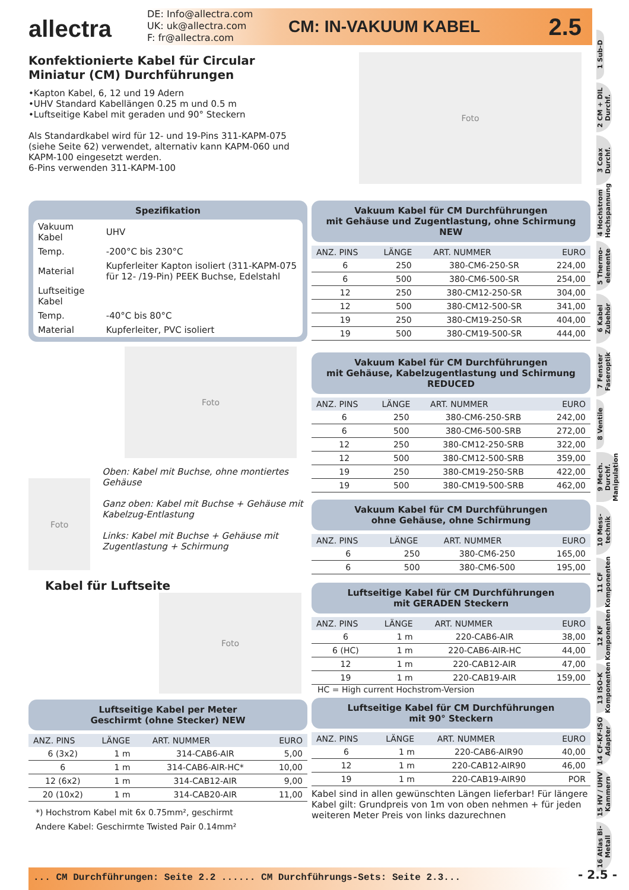allectra
DE: Info@allectra.com
UK: uk@allectra.com
F: fr@allectra.com
CM: IN-VAKUUM KABEL 2.5
1 Sub-D
2 CM + DIL Durchf.
3 Coax Durchf.
4 Hochstrom Hochspannung
5 Thermo-elemente
6 Kabel Zubehör
7 Fenster Faseroptik
8 Ventile
9 Mech. Durchf. Manipulation
10 Mess-technik
11 CF Komponenten
12 KF Komponenten
13 ISO-K Komponenten
14 CF-KF-ISO Adapter
15 HV / UHV Kammern
16 Atlas Bi-Metall
Konfektionierte Kabel für Circular Miniatur (CM) Durchführungen
•Kapton Kabel, 6, 12 und 19 Adern
•UHV Standard Kabellängen 0.25 m und 0.5 m
•Luftseitige Kabel mit geraden und 90° Steckern
Als Standardkabel wird für 12- und 19-Pins 311-KAPM-075 (siehe Seite 62) verwendet, alternativ kann KAPM-060 und KAPM-100 eingesetzt werden.
6-Pins verwenden 311-KAPM-100
Foto
Spezifikation
| Vakuum Kabel | UHV |
| Temp. | -200°C bis 230°C |
| Material | Kupferleiter Kapton isoliert (311-KAPM-075 für 12- /19-Pin) PEEK Buchse, Edelstahl |
| Luftseitige Kabel | |
| Temp. | -40°C bis 80°C |
| Material | Kupferleiter, PVC isoliert |
Foto
Foto
Oben: Kabel mit Buchse, ohne montiertes Gehäuse
Ganz oben: Kabel mit Buchse + Gehäuse mit Kabelzug-Entlastung
Links: Kabel mit Buchse + Gehäuse mit Zugentlastung + Schirmung
Kabel für Luftseite
Foto
Luftseitige Kabel per Meter
Geschirmt (ohne Stecker) NEW
| ANZ. PINS | LÄNGE | ART. NUMMER | EURO |
| --- | --- | --- | --- |
| 6 (3x2) | 1 m | 314-CAB6-AIR | 5,00 |
| 6 | 1 m | 314-CAB6-AIR-HC* | 10,00 |
| 12 (6x2) | 1 m | 314-CAB12-AIR | 9,00 |
| 20 (10x2) | 1 m | 314-CAB20-AIR | 11,00 |
*) Hochstrom Kabel mit 6x 0.75mm², geschirmt
Andere Kabel: Geschirmte Twisted Pair 0.14mm²
Vakuum Kabel für CM Durchführungen
mit Gehäuse und Zugentlastung, ohne Schirmung NEW
| ANZ. PINS | LÄNGE | ART. NUMMER | EURO |
| --- | --- | --- | --- |
| 6 | 250 | 380-CM6-250-SR | 224,00 |
| 6 | 500 | 380-CM6-500-SR | 254,00 |
| 12 | 250 | 380-CM12-250-SR | 304,00 |
| 12 | 500 | 380-CM12-500-SR | 341,00 |
| 19 | 250 | 380-CM19-250-SR | 404,00 |
| 19 | 500 | 380-CM19-500-SR | 444,00 |
Vakuum Kabel für CM Durchführungen
mit Gehäuse, Kabelzugentlastung und Schirmung REDUCED
| ANZ. PINS | LÄNGE | ART. NUMMER | EURO |
| --- | --- | --- | --- |
| 6 | 250 | 380-CM6-250-SRB | 242,00 |
| 6 | 500 | 380-CM6-500-SRB | 272,00 |
| 12 | 250 | 380-CM12-250-SRB | 322,00 |
| 12 | 500 | 380-CM12-500-SRB | 359,00 |
| 19 | 250 | 380-CM19-250-SRB | 422,00 |
| 19 | 500 | 380-CM19-500-SRB | 462,00 |
Vakuum Kabel für CM Durchführungen
ohne Gehäuse, ohne Schirmung
| ANZ. PINS | LÄNGE | ART. NUMMER | EURO |
| --- | --- | --- | --- |
| 6 | 250 | 380-CM6-250 | 165,00 |
| 6 | 500 | 380-CM6-500 | 195,00 |
Luftseitige Kabel für CM Durchführungen
mit GERADEN Steckern
| ANZ. PINS | LÄNGE | ART. NUMMER | EURO |
| --- | --- | --- | --- |
| 6 | 1 m | 220-CAB6-AIR | 38,00 |
| 6 (HC) | 1 m | 220-CAB6-AIR-HC | 44,00 |
| 12 | 1 m | 220-CAB12-AIR | 47,00 |
| 19 | 1 m | 220-CAB19-AIR | 159,00 |
HC = High current Hochstrom-Version
Luftseitige Kabel für CM Durchführungen
mit 90° Steckern
| ANZ. PINS | LÄNGE | ART. NUMMER | EURO |
| --- | --- | --- | --- |
| 6 | 1 m | 220-CAB6-AIR90 | 40,00 |
| 12 | 1 m | 220-CAB12-AIR90 | 46,00 |
| 19 | 1 m | 220-CAB19-AIR90 | POR |
Kabel sind in allen gewünschten Längen lieferbar! Für längere Kabel gilt: Grundpreis von 1m von oben nehmen + für jeden weiteren Meter Preis von links dazurechnen
... CM Durchführungen: Seite 2.2 ...... CM Durchführungs-Sets: Seite 2.3... - 2.5 -